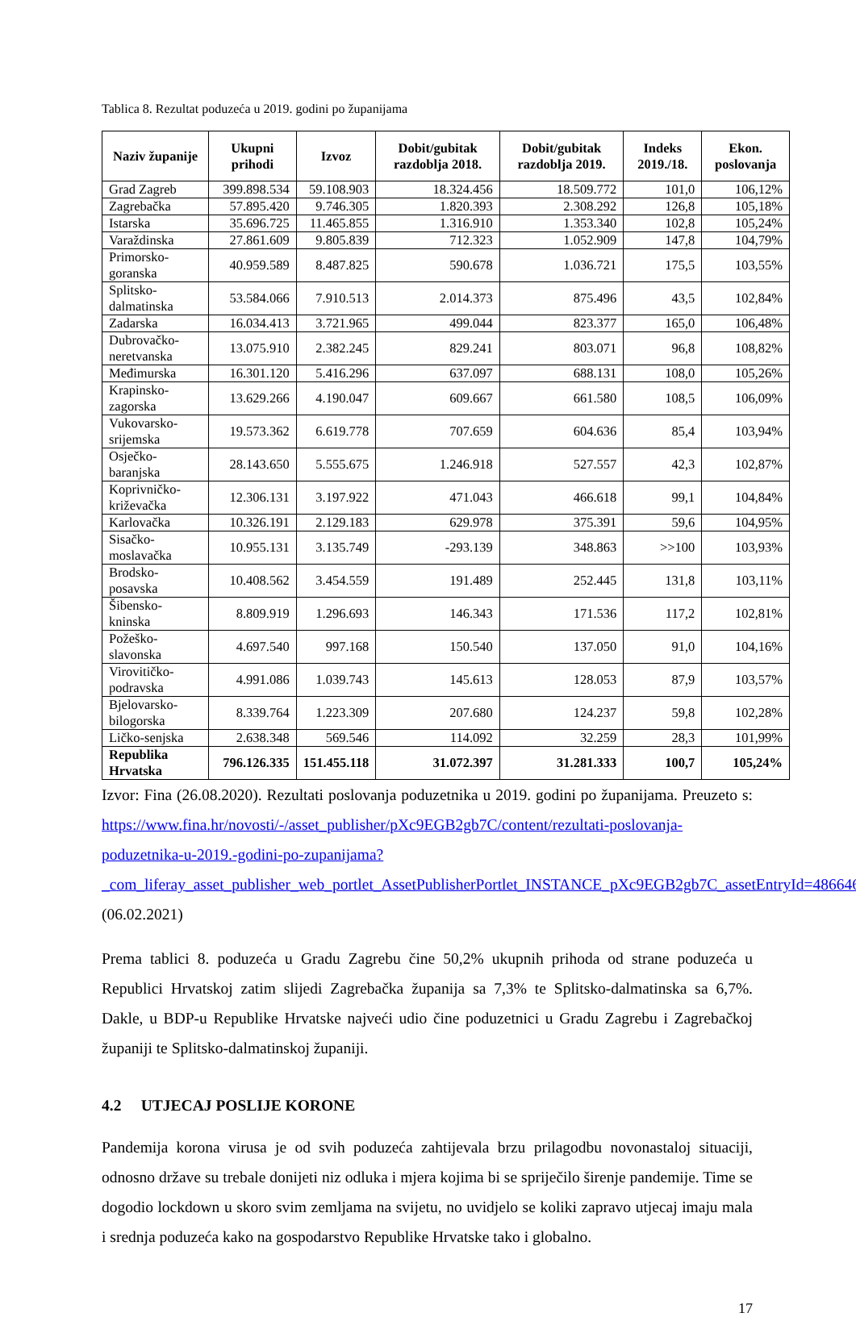Tablica 8. Rezultat poduzeća u 2019. godini po županijama
| Naziv županije | Ukupni prihodi | Izvoz | Dobit/gubitak razdoblja 2018. | Dobit/gubitak razdoblja 2019. | Indeks 2019./18. | Ekon. poslovanja |
| --- | --- | --- | --- | --- | --- | --- |
| Grad Zagreb | 399.898.534 | 59.108.903 | 18.324.456 | 18.509.772 | 101,0 | 106,12% |
| Zagrebačka | 57.895.420 | 9.746.305 | 1.820.393 | 2.308.292 | 126,8 | 105,18% |
| Istarska | 35.696.725 | 11.465.855 | 1.316.910 | 1.353.340 | 102,8 | 105,24% |
| Varaždinska | 27.861.609 | 9.805.839 | 712.323 | 1.052.909 | 147,8 | 104,79% |
| Primorsko-goranska | 40.959.589 | 8.487.825 | 590.678 | 1.036.721 | 175,5 | 103,55% |
| Splitsko-dalmatinska | 53.584.066 | 7.910.513 | 2.014.373 | 875.496 | 43,5 | 102,84% |
| Zadarska | 16.034.413 | 3.721.965 | 499.044 | 823.377 | 165,0 | 106,48% |
| Dubrovačko-neretvanska | 13.075.910 | 2.382.245 | 829.241 | 803.071 | 96,8 | 108,82% |
| Međimurska | 16.301.120 | 5.416.296 | 637.097 | 688.131 | 108,0 | 105,26% |
| Krapinsko-zagorska | 13.629.266 | 4.190.047 | 609.667 | 661.580 | 108,5 | 106,09% |
| Vukovarsko-srijemska | 19.573.362 | 6.619.778 | 707.659 | 604.636 | 85,4 | 103,94% |
| Osječko-baranjska | 28.143.650 | 5.555.675 | 1.246.918 | 527.557 | 42,3 | 102,87% |
| Koprivničko-križevačka | 12.306.131 | 3.197.922 | 471.043 | 466.618 | 99,1 | 104,84% |
| Karlovačka | 10.326.191 | 2.129.183 | 629.978 | 375.391 | 59,6 | 104,95% |
| Sisačko-moslavačka | 10.955.131 | 3.135.749 | -293.139 | 348.863 | >>100 | 103,93% |
| Brodsko-posavska | 10.408.562 | 3.454.559 | 191.489 | 252.445 | 131,8 | 103,11% |
| Šibensko-kninska | 8.809.919 | 1.296.693 | 146.343 | 171.536 | 117,2 | 102,81% |
| Požeško-slavonska | 4.697.540 | 997.168 | 150.540 | 137.050 | 91,0 | 104,16% |
| Virovitičko-podravska | 4.991.086 | 1.039.743 | 145.613 | 128.053 | 87,9 | 103,57% |
| Bjelovarsko-bilogorska | 8.339.764 | 1.223.309 | 207.680 | 124.237 | 59,8 | 102,28% |
| Ličko-senjska | 2.638.348 | 569.546 | 114.092 | 32.259 | 28,3 | 101,99% |
| Republika Hrvatska | 796.126.335 | 151.455.118 | 31.072.397 | 31.281.333 | 100,7 | 105,24% |
Izvor: Fina (26.08.2020). Rezultati poslovanja poduzetnika u 2019. godini po županijama. Preuzeto s: https://www.fina.hr/novosti/-/asset_publisher/pXc9EGB2gb7C/content/rezultati-poslovanja-poduzetnika-u-2019.-godini-po-zupanijama?_com_liferay_asset_publisher_web_portlet_AssetPublisherPortlet_INSTANCE_pXc9EGB2gb7C_assetEntryId=486646 (06.02.2021)
Prema tablici 8. poduzeća u Gradu Zagrebu čine 50,2% ukupnih prihoda od strane poduzeća u Republici Hrvatskoj zatim slijedi Zagrebačka županija sa 7,3% te Splitsko-dalmatinska sa 6,7%. Dakle, u BDP-u Republike Hrvatske najveći udio čine poduzetnici u Gradu Zagrebu i Zagrebačkoj županiji te Splitsko-dalmatinskoj županiji.
4.2 UTJECAJ POSLIJE KORONE
Pandemija korona virusa je od svih poduzeća zahtijevala brzu prilagodbu novonastaloj situaciji, odnosno države su trebale donijeti niz odluka i mjera kojima bi se spriječilo širenje pandemije. Time se dogodio lockdown u skoro svim zemljama na svijetu, no uvidjelo se koliki zapravo utjecaj imaju mala i srednja poduzeća kako na gospodarstvo Republike Hrvatske tako i globalno.
17